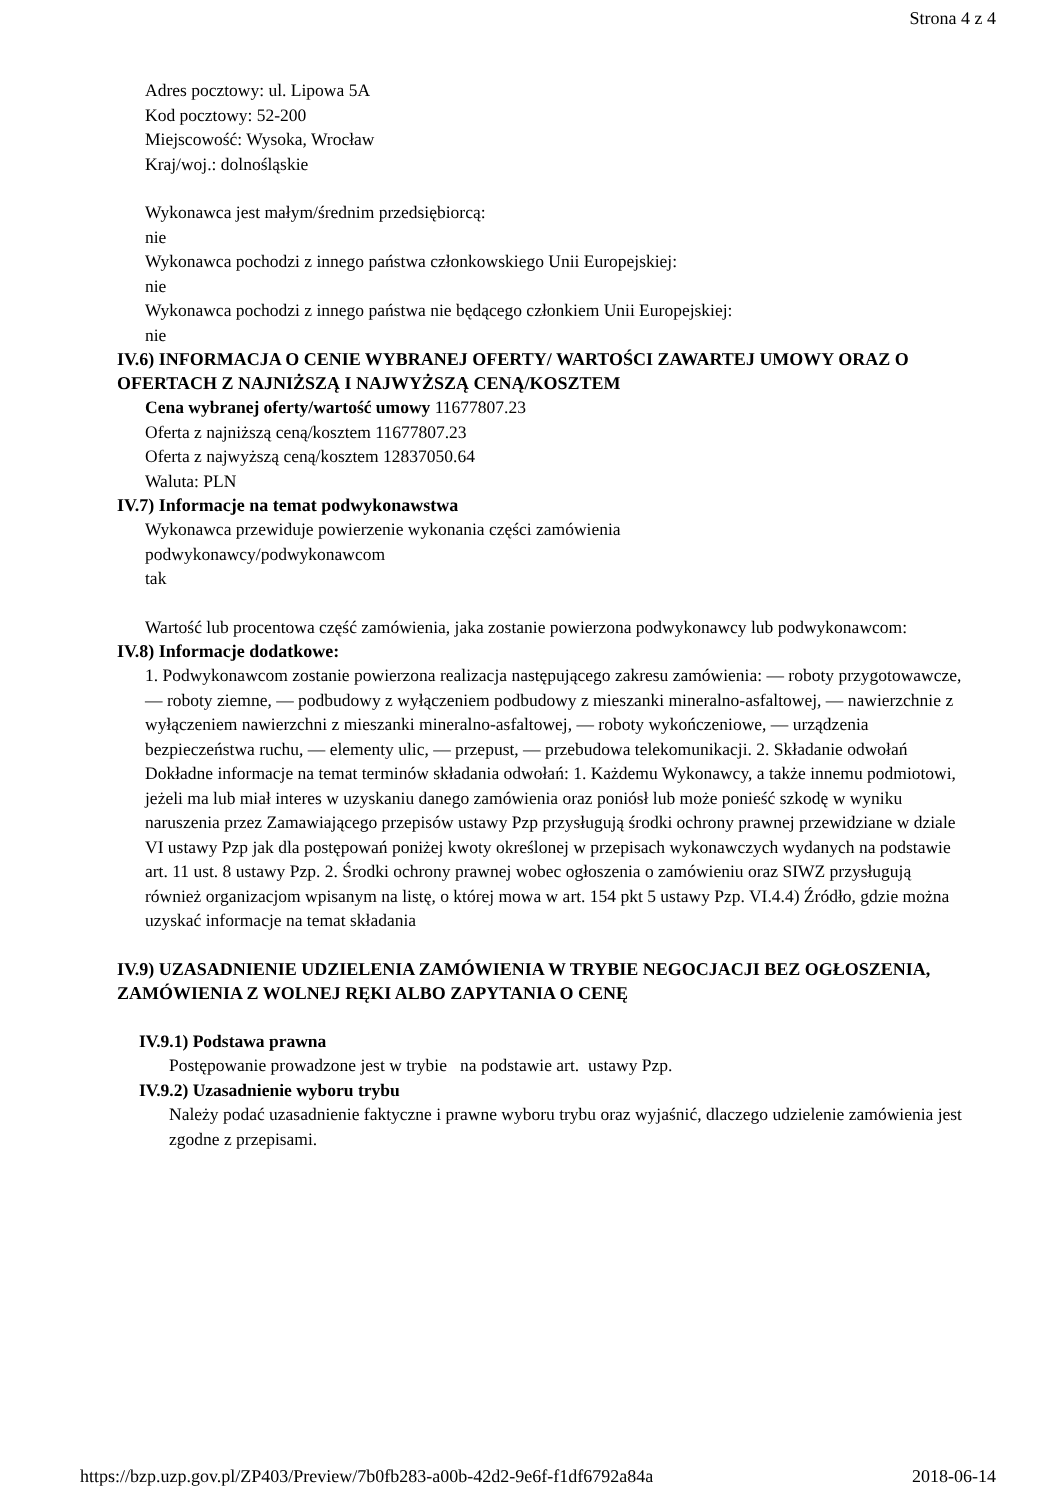Strona 4 z 4
Adres pocztowy: ul. Lipowa 5A
Kod pocztowy: 52-200
Miejscowość: Wysoka, Wrocław
Kraj/woj.: dolnośląskie
Wykonawca jest małym/średnim przedsiębiorcą:
nie
Wykonawca pochodzi z innego państwa członkowskiego Unii Europejskiej:
nie
Wykonawca pochodzi z innego państwa nie będącego członkiem Unii Europejskiej:
nie
IV.6) INFORMACJA O CENIE WYBRANEJ OFERTY/ WARTOŚCI ZAWARTEJ UMOWY ORAZ O OFERTACH Z NAJNIŻSZĄ I NAJWYŻSZĄ CENĄ/KOSZTEM
Cena wybranej oferty/wartość umowy 11677807.23
Oferta z najniższą ceną/kosztem 11677807.23
Oferta z najwyższą ceną/kosztem 12837050.64
Waluta: PLN
IV.7) Informacje na temat podwykonawstwa
Wykonawca przewiduje powierzenie wykonania części zamówienia
podwykonawcy/podwykonawcom
tak
Wartość lub procentowa część zamówienia, jaka zostanie powierzona podwykonawcy lub podwykonawcom:
IV.8) Informacje dodatkowe:
1. Podwykonawcom zostanie powierzona realizacja następującego zakresu zamówienia: — roboty przygotowawcze, — roboty ziemne, — podbudowy z wyłączeniem podbudowy z mieszanki mineralno-asfaltowej, — nawierzchnie z wyłączeniem nawierzchni z mieszanki mineralno-asfaltowej, — roboty wykończeniowe, — urządzenia bezpieczeństwa ruchu, — elementy ulic, — przepust, — przebudowa telekomunikacji. 2. Składanie odwołań Dokładne informacje na temat terminów składania odwołań: 1. Każdemu Wykonawcy, a także innemu podmiotowi, jeżeli ma lub miał interes w uzyskaniu danego zamówienia oraz poniósł lub może ponieść szkodę w wyniku naruszenia przez Zamawiającego przepisów ustawy Pzp przysługują środki ochrony prawnej przewidziane w dziale VI ustawy Pzp jak dla postępowań poniżej kwoty określonej w przepisach wykonawczych wydanych na podstawie art. 11 ust. 8 ustawy Pzp. 2. Środki ochrony prawnej wobec ogłoszenia o zamówieniu oraz SIWZ przysługują również organizacjom wpisanym na listę, o której mowa w art. 154 pkt 5 ustawy Pzp. VI.4.4) Źródło, gdzie można uzyskać informacje na temat składania
IV.9) UZASADNIENIE UDZIELENIA ZAMÓWIENIA W TRYBIE NEGOCJACJI BEZ OGŁOSZENIA, ZAMÓWIENIA Z WOLNEJ RĘKI ALBO ZAPYTANIA O CENĘ
IV.9.1) Podstawa prawna
Postępowanie prowadzone jest w trybie na podstawie art. ustawy Pzp.
IV.9.2) Uzasadnienie wyboru trybu
Należy podać uzasadnienie faktyczne i prawne wyboru trybu oraz wyjaśnić, dlaczego udzielenie zamówienia jest zgodne z przepisami.
https://bzp.uzp.gov.pl/ZP403/Preview/7b0fb283-a00b-42d2-9e6f-f1df6792a84a 2018-06-14